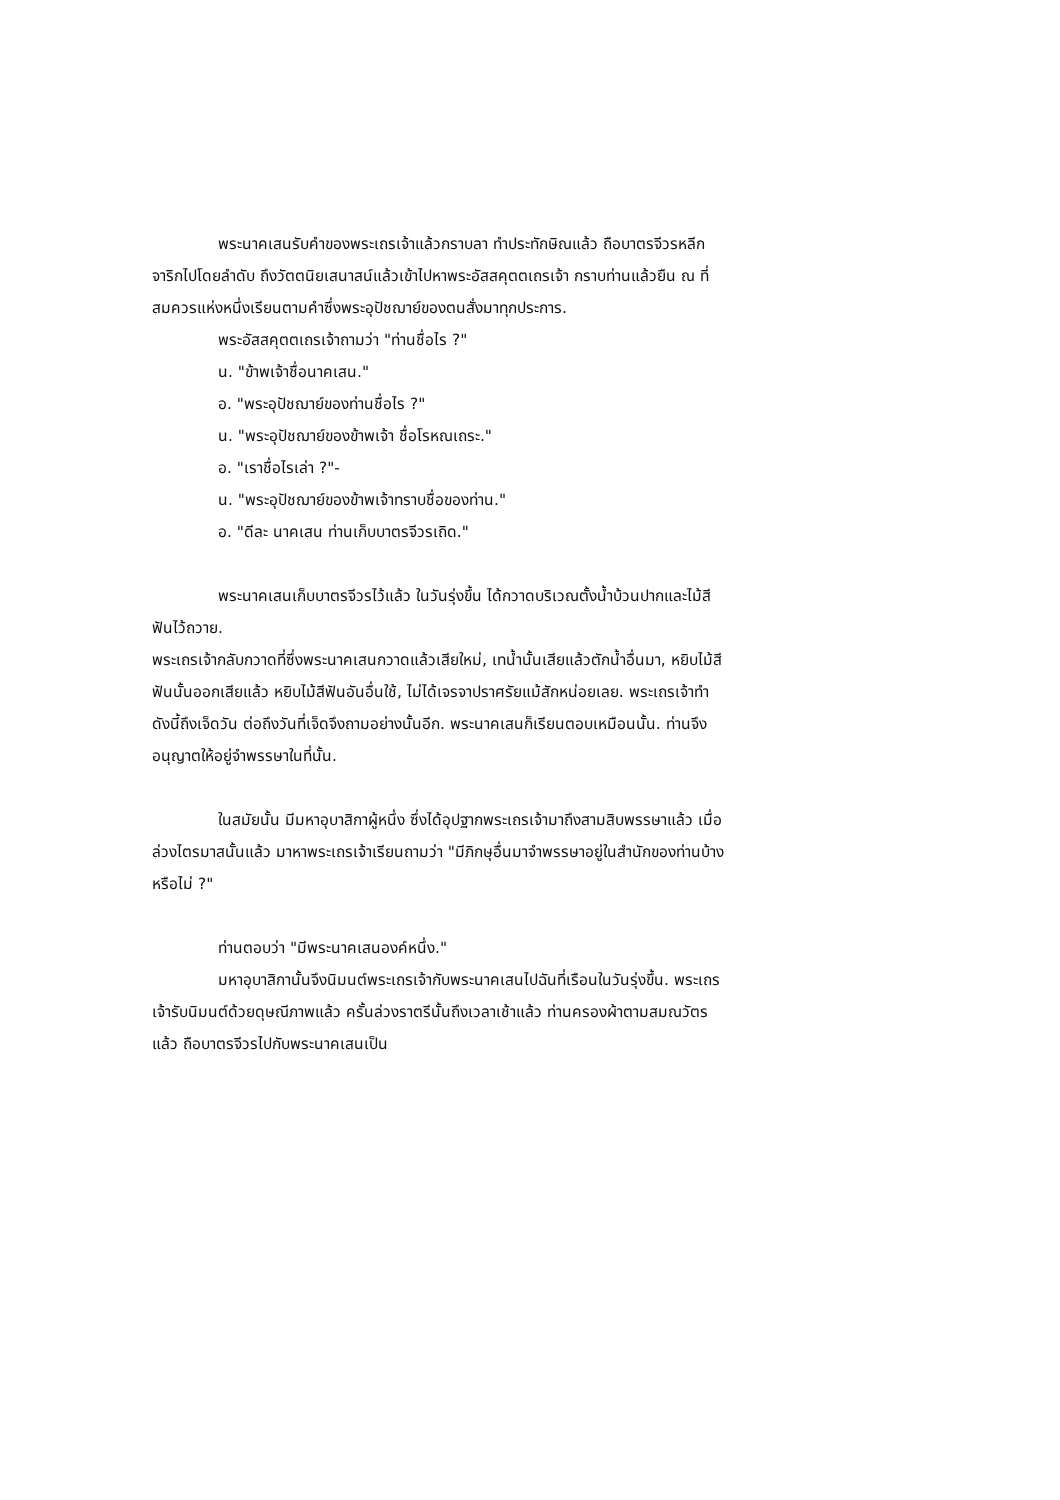พระนาคเสนรับคำของพระเถรเจ้าแล้วกราบลา ทำประทักษิณแล้ว ถือบาตรจีวรหลีกจาริกไปโดยลำดับ ถึงวัตตนิยเสนาสน์แล้วเข้าไปหาพระอัสสคุตตเถรเจ้า กราบท่านแล้วยืน ณ ที่สมควรแห่งหนึ่งเรียนตามคำซึ่งพระอุปัชฌาย์ของตนสั่งมาทุกประการ.
พระอัสสคุตตเถรเจ้าถามว่า "ท่านชื่อไร ?"
น. "ข้าพเจ้าชื่อนาคเสน."
อ. "พระอุปัชฌาย์ของท่านชื่อไร ?"
น. "พระอุปัชฌาย์ของข้าพเจ้า ชื่อโรหณเถระ."
อ. "เราชื่อไรเล่า ?"-
น. "พระอุปัชฌาย์ของข้าพเจ้าทราบชื่อของท่าน."
อ. "ดีละ นาคเสน ท่านเก็บบาตรจีวรเถิด."
พระนาคเสนเก็บบาตรจีวรไว้แล้ว ในวันรุ่งขึ้น ได้กวาดบริเวณตั้งน้ำบ้วนปากและไม้สีฟันไว้ถวาย.
พระเถรเจ้ากลับกวาดที่ซึ่งพระนาคเสนกวาดแล้วเสียใหม่, เทน้ำนั้นเสียแล้วตักน้ำอื่นมา, หยิบไม้สีฟันนั้นออกเสียแล้ว หยิบไม้สีฟันอันอื่นใช้, ไม่ได้เจรจาปราศรัยแม้สักหน่อยเลย. พระเถรเจ้าทำดังนี้ถึงเจ็ดวัน ต่อถึงวันที่เจ็ดจึงถามอย่างนั้นอีก. พระนาคเสนก็เรียนตอบเหมือนนั้น. ท่านจึงอนุญาตให้อยู่จำพรรษาในที่นั้น.
ในสมัยนั้น มีมหาอุบาสิกาผู้หนึ่ง ซึ่งได้อุปฐากพระเถรเจ้ามาถึงสามสิบพรรษาแล้ว เมื่อล่วงไตรมาสนั้นแล้ว มาหาพระเถรเจ้าเรียนถามว่า "มีภิกษุอื่นมาจำพรรษาอยู่ในสำนักของท่านบ้างหรือไม่ ?"
ท่านตอบว่า "มีพระนาคเสนองค์หนึ่ง."
มหาอุบาสิกานั้นจึงนิมนต์พระเถรเจ้ากับพระนาคเสนไปฉันที่เรือนในวันรุ่งขึ้น. พระเถรเจ้ารับนิมนต์ด้วยดุษณีภาพแล้ว ครั้นล่วงราตรีนั้นถึงเวลาเช้าแล้ว ท่านครองผ้าตามสมณวัตรแล้ว ถือบาตรจีวรไปกับพระนาคเสนเป็น